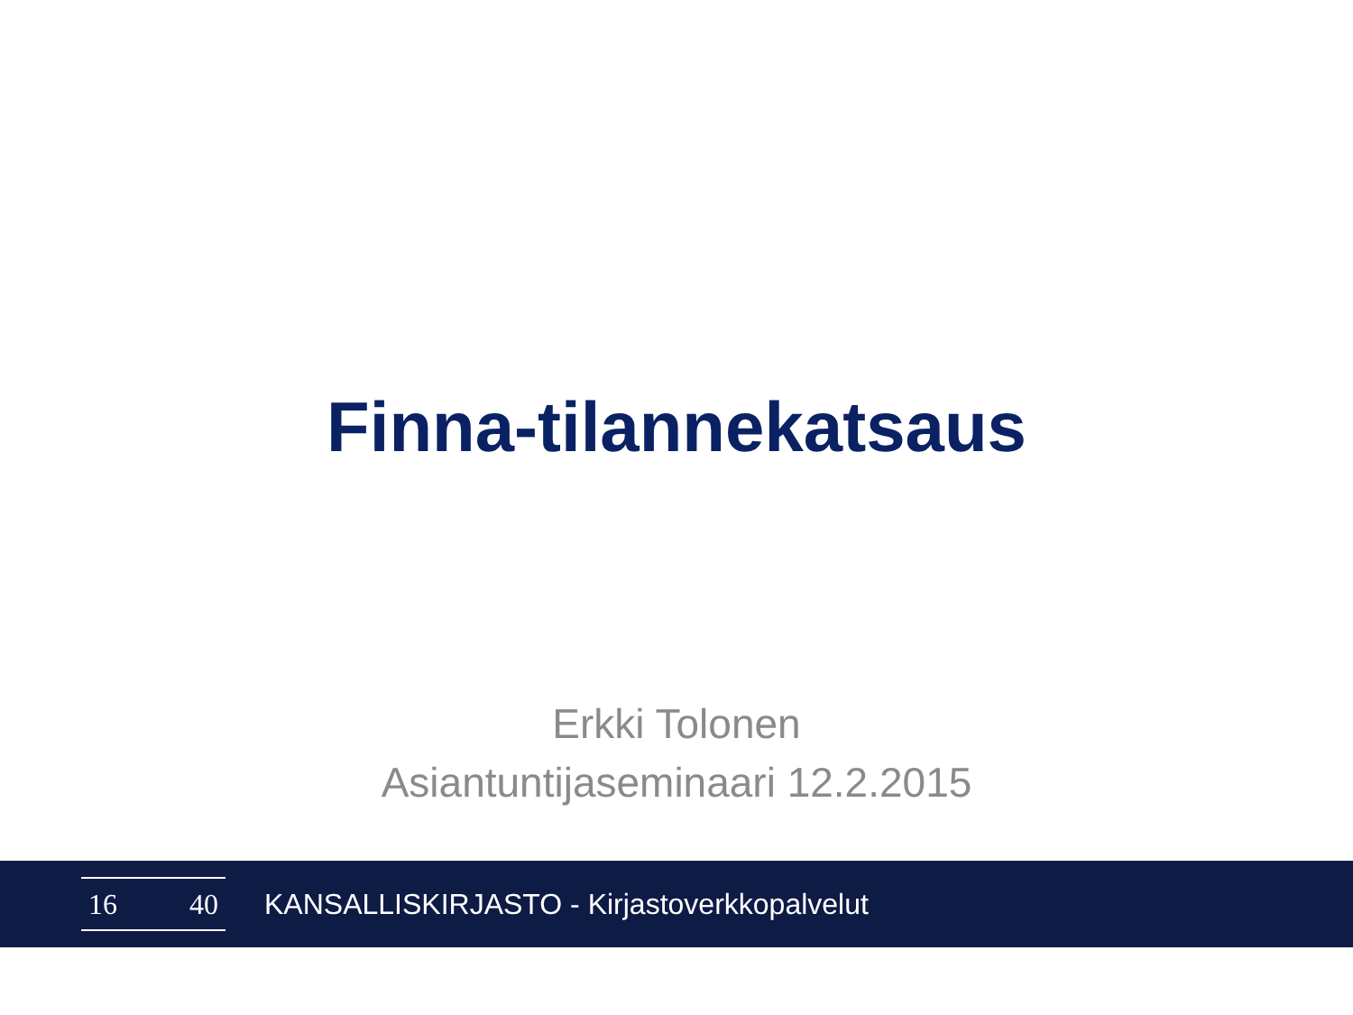Finna-tilannekatsaus
Erkki Tolonen
Asiantuntijaseminaari 12.2.2015
16 40
KANSALLISKIRJASTO - Kirjastoverkkopalvelut